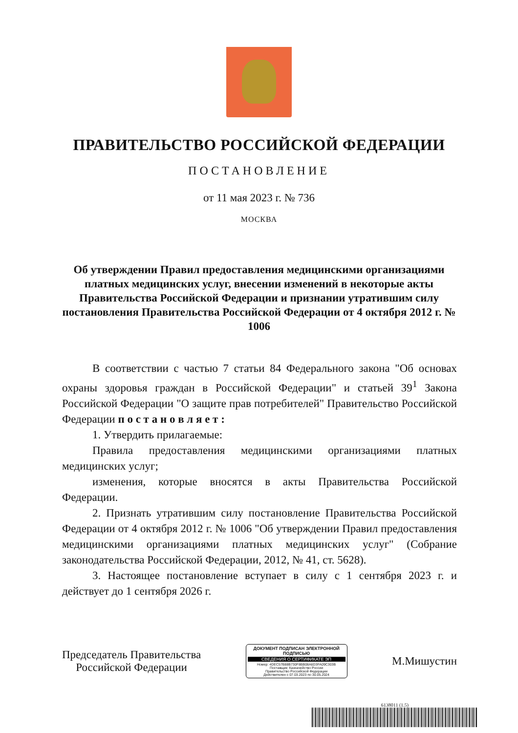ПРАВИТЕЛЬСТВО РОССИЙСКОЙ ФЕДЕРАЦИИ
ПОСТАНОВЛЕНИЕ
от 11 мая 2023 г. № 736
МОСКВА
Об утверждении Правил предоставления медицинскими организациями платных медицинских услуг, внесении изменений в некоторые акты Правительства Российской Федерации и признании утратившим силу постановления Правительства Российской Федерации от 4 октября 2012 г. № 1006
В соответствии с частью 7 статьи 84 Федерального закона "Об основах охраны здоровья граждан в Российской Федерации" и статьей 39<sup>1</sup> Закона Российской Федерации "О защите прав потребителей" Правительство Российской Федерации п о с т а н о в л я е т :
1. Утвердить прилагаемые:
Правила предоставления медицинскими организациями платных медицинских услуг;
изменения, которые вносятся в акты Правительства Российской Федерации.
2. Признать утратившим силу постановление Правительства Российской Федерации от 4 октября 2012 г. № 1006 "Об утверждении Правил предоставления медицинскими организациями платных медицинских услуг" (Собрание законодательства Российской Федерации, 2012, № 41, ст. 5628).
3. Настоящее постановление вступает в силу с 1 сентября 2023 г. и действует до 1 сентября 2026 г.
Председатель Правительства
Российской Федерации
ДОКУМЕНТ ПОДПИСАН ЭЛЕКТРОННОЙ ПОДПИСЬЮ
СВЕДЕНИЯ О СЕРТИФИКАТЕ ЭП
Номер: 4DEC57B88B730F8BB08A6D3FA09C303B
Поставщик: Казначейство России
Правительство Российской Федерации
Действителен с 07.03.2023 по 30.05.2024
М.Мишустин
6138011 (1.5)